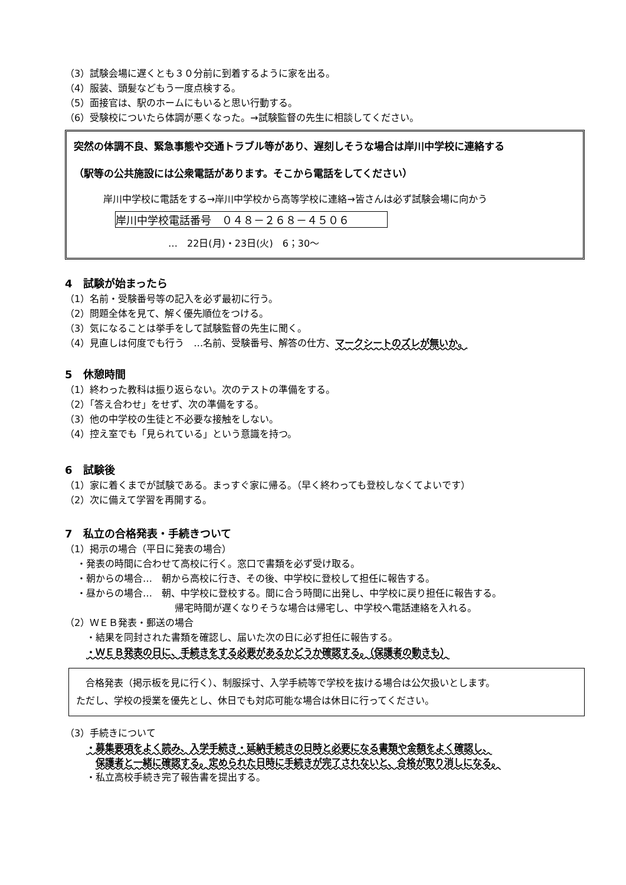（3）試験会場に遅くとも３０分前に到着するように家を出る。
（4）服装、頭髪などもう一度点検する。
（5）面接官は、駅のホームにもいると思い行動する。
（6）受験校についたら体調が悪くなった。→試験監督の先生に相談してください。
突然の体調不良、緊急事態や交通トラブル等があり、遅刻しそうな場合は岸川中学校に連絡する
（駅等の公共施設には公衆電話があります。そこから電話をしてください）
岸川中学校に電話をする→岸川中学校から高等学校に連絡→皆さんは必ず試験会場に向かう
岸川中学校電話番号　０４８－２６８－４５０６
…　22日(月)・23日(火)　6；30～
4　試験が始まったら
（1）名前・受験番号等の記入を必ず最初に行う。
（2）問題全体を見て、解く優先順位をつける。
（3）気になることは挙手をして試験監督の先生に聞く。
（4）見直しは何度でも行う　…名前、受験番号、解答の仕方、マークシートのズレが無いか。
5　休憩時間
（1）終わった教科は振り返らない。次のテストの準備をする。
（2）「答え合わせ」をせず、次の準備をする。
（3）他の中学校の生徒と不必要な接触をしない。
（4）控え室でも「見られている」という意識を持つ。
6　試験後
（1）家に着くまでが試験である。まっすぐ家に帰る。（早く終わっても登校しなくてよいです）
（2）次に備えて学習を再開する。
7　私立の合格発表・手続きついて
（1）掲示の場合（平日に発表の場合）
・発表の時間に合わせて高校に行く。窓口で書類を必ず受け取る。
・朝からの場合…　朝から高校に行き、その後、中学校に登校して担任に報告する。
・昼からの場合…　朝、中学校に登校する。間に合う時間に出発し、中学校に戻り担任に報告する。
帰宅時間が遅くなりそうな場合は帰宅し、中学校へ電話連絡を入れる。
（2）ＷＥＢ発表・郵送の場合
・結果を同封された書類を確認し、届いた次の日に必ず担任に報告する。
・ＷＥＢ発表の日に、手続きをする必要があるかどうか確認する。（保護者の動きも）
　合格発表（掲示板を見に行く）、制服採寸、入学手続等で学校を抜ける場合は公欠扱いとします。
ただし、学校の授業を優先とし、休日でも対応可能な場合は休日に行ってください。
（3）手続きについて
・募集要項をよく読み、入学手続き・延納手続きの日時と必要になる書類や金額をよく確認し、
保護者と一緒に確認する。定められた日時に手続きが完了されないと、合格が取り消しになる。
・私立高校手続き完了報告書を提出する。